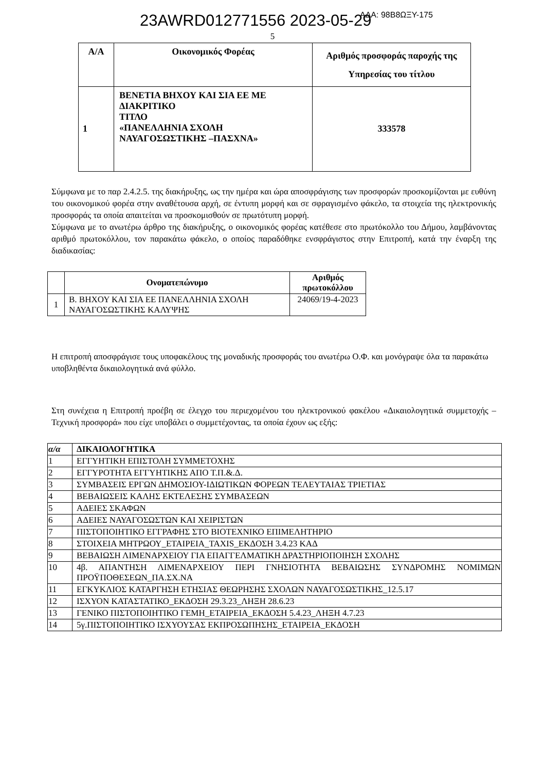23AWRD012771556 2023-05-29 ΑΔΑ: 98Β8ΩΞΥ-175
5
| Α/Α | Οικονομικός Φορέας | Αριθμός προσφοράς παροχής της Υπηρεσίας του τίτλου |
| --- | --- | --- |
| 1 | ΒΕΝΕΤΙΑ ΒΗΧΟΥ ΚΑΙ ΣΙΑ ΕΕ ΜΕ ΔΙΑΚΡΙΤΙΚΟ ΤΙΤΛΟ «ΠΑΝΕΛΛΗΝΙΑ ΣΧΟΛΗ ΝΑΥΑΓΟΣΩΣΤΙΚΗΣ –ΠΑΣΧΝΑ» | 333578 |
Σύμφωνα με το παρ 2.4.2.5. της διακήρυξης, ως την ημέρα και ώρα αποσφράγισης των προσφορών προσκομίζονται με ευθύνη του οικονομικού φορέα στην αναθέτουσα αρχή, σε έντυπη μορφή και σε σφραγισμένο φάκελο, τα στοιχεία της ηλεκτρονικής προσφοράς τα οποία απαιτείται να προσκομισθούν σε πρωτότυπη μορφή.
Σύμφωνα με το ανωτέρω άρθρο της διακήρυξης, ο οικονομικός φορέας κατέθεσε στο πρωτόκολλο του Δήμου, λαμβάνοντας αριθμό πρωτοκόλλου, τον παρακάτω φάκελο, ο οποίος παραδόθηκε ενσφράγιστος στην Επιτροπή, κατά την έναρξη της διαδικασίας:
| | Ονοματεπώνυμο | Αριθμός πρωτοκόλλου |
| --- | --- | --- |
| 1 | Β. ΒΗΧΟΥ ΚΑΙ ΣΙΑ ΕΕ ΠΑΝΕΛΛΗΝΙΑ ΣΧΟΛΗ ΝΑΥΑΓΟΣΩΣΤΙΚΗΣ ΚΑΛΥΨΗΣ | 24069/19-4-2023 |
Η επιτροπή αποσφράγισε τους υποφακέλους της μοναδικής προσφοράς του ανωτέρω Ο.Φ. και μονόγραψε όλα τα παρακάτω υποβληθέντα δικαιολογητικά ανά φύλλο.
Στη συνέχεια η Επιτροπή προέβη σε έλεγχο του περιεχομένου του ηλεκτρονικού φακέλου «Δικαιολογητικά συμμετοχής – Τεχνική προσφορά» που είχε υποβάλει ο συμμετέχοντας, τα οποία έχουν ως εξής:
| α/α | ΔΙΚΑΙΟΛΟΓΗΤΙΚΑ |
| --- | --- |
| 1 | ΕΓΓΥΗΤΙΚΗ ΕΠΙΣΤΟΛΗ ΣΥΜΜΕΤΟΧΗΣ |
| 2 | ΕΓΓΥΡΟΤΗΤΑ ΕΓΓΥΗΤΙΚΗΣ ΑΠΟ Τ.Π.&.Δ. |
| 3 | ΣΥΜΒΑΣΕΙΣ ΕΡΓΩΝ ΔΗΜΟΣΙΟΥ-ΙΔΙΩΤΙΚΩΝ ΦΟΡΕΩΝ ΤΕΛΕΥΤΑΙΑΣ ΤΡΙΕΤΙΑΣ |
| 4 | ΒΕΒΑΙΩΣΕΙΣ ΚΑΛΗΣ ΕΚΤΕΛΕΣΗΣ ΣΥΜΒΑΣΕΩΝ |
| 5 | ΑΔΕΙΕΣ ΣΚΑΦΩΝ |
| 6 | ΑΔΕΙΕΣ ΝΑΥΑΓΟΣΩΣΤΩΝ ΚΑΙ ΧΕΙΡΙΣΤΩΝ |
| 7 | ΠΙΣΤΟΠΟΙΗΤΙΚΟ ΕΓΓΡΑΦΗΣ ΣΤΟ ΒΙΟΤΕΧΝΙΚΟ ΕΠΙΜΕΛΗΤΗΡΙΟ |
| 8 | ΣΤΟΙΧΕΙΑ ΜΗΤΡΩΟΥ_ΕΤΑΙΡΕΙΑ_TAXIS_ΕΚΔΟΣΗ 3.4.23 ΚΑΔ |
| 9 | ΒΕΒΑΙΩΣΗ ΛΙΜΕΝΑΡΧΕΙΟΥ ΓΙΑ ΕΠΑΓΓΕΛΜΑΤΙΚΗ ΔΡΑΣΤΗΡΙΟΠΟΙΗΣΗ ΣΧΟΛΗΣ |
| 10 | 4β. ΑΠΑΝΤΗΣΗ ΛΙΜΕΝΑΡΧΕΙΟΥ ΠΕΡΙ ΓΝΗΣΙΟΤΗΤΑ ΒΕΒΑΙΩΣΗΣ ΣΥΝΔΡΟΜΗΣ ΝΟΜΙΜΩΝ ΠΡΟΫΠΟΘΕΣΕΩΝ_ΠΑ.ΣΧ.ΝΑ |
| 11 | ΕΓΚΥΚΛΙΟΣ ΚΑΤΑΡΓΗΣΗ ΕΤΗΣΙΑΣ ΘΕΩΡΗΣΗΣ ΣΧΟΛΩΝ ΝΑΥΑΓΟΣΩΣΤΙΚΗΣ_12.5.17 |
| 12 | ΙΣΧΥΟΝ ΚΑΤΑΣΤΑΤΙΚΟ_ΕΚΔΟΣΗ 29.3.23_ΛΗΞΗ 28.6.23 |
| 13 | ΓΕΝΙΚΟ ΠΙΣΤΟΠΟΙΗΤΙΚΟ ΓΕΜΗ_ΕΤΑΙΡΕΙΑ_ΕΚΔΟΣΗ 5.4.23_ΛΗΞΗ 4.7.23 |
| 14 | 5γ.ΠΙΣΤΟΠΟΙΗΤΙΚΟ ΙΣΧΥΟΥΣΑΣ ΕΚΠΡΟΣΩΠΗΣΗΣ_ΕΤΑΙΡΕΙΑ_ΕΚΔΟΣΗ |